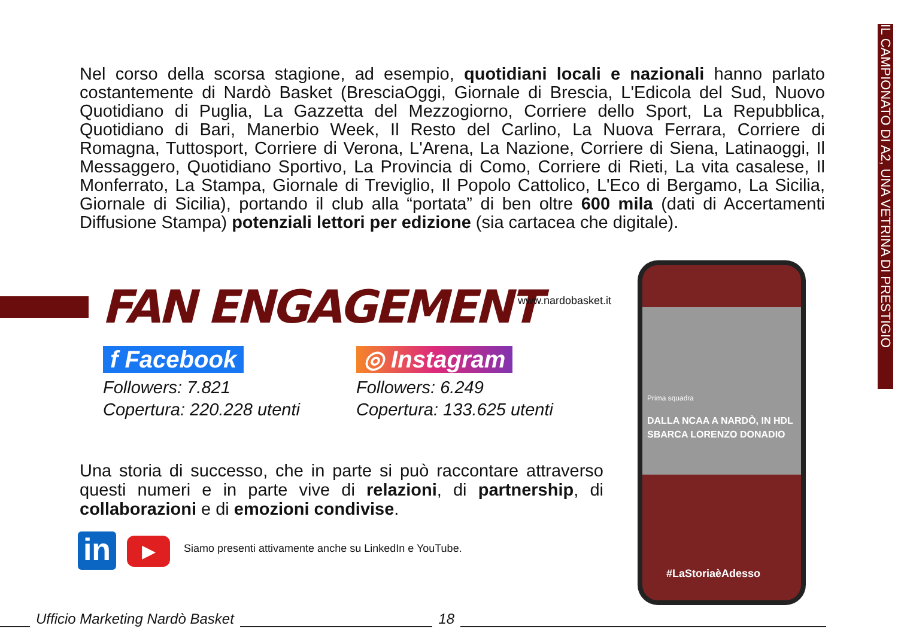IL CAMPIONATO DI A2, UNA VETRINA DI PRESTIGIO
Nel corso della scorsa stagione, ad esempio, quotidiani locali e nazionali hanno parlato costantemente di Nardò Basket (BresciaOggi, Giornale di Brescia, L'Edicola del Sud, Nuovo Quotidiano di Puglia, La Gazzetta del Mezzogiorno, Corriere dello Sport, La Repubblica, Quotidiano di Bari, Manerbio Week, Il Resto del Carlino, La Nuova Ferrara, Corriere di Romagna, Tuttosport, Corriere di Verona, L'Arena, La Nazione, Corriere di Siena, Latinaoggi, Il Messaggero, Quotidiano Sportivo, La Provincia di Como, Corriere di Rieti, La vita casalese, Il Monferrato, La Stampa, Giornale di Treviglio, Il Popolo Cattolico, L'Eco di Bergamo, La Sicilia, Giornale di Sicilia), portando il club alla “portata” di ben oltre 600 mila (dati di Accertamenti Diffusione Stampa) potenziali lettori per edizione (sia cartacea che digitale).
FAN ENGAGEMENT www.nardobasket.it
f Facebook
Followers: 7.821
Copertura: 220.228 utenti
◎ Instagram
Followers: 6.249
Copertura: 133.625 utenti
Una storia di successo, che in parte si può raccontare attraverso questi numeri e in parte vive di relazioni, di partnership, di collaborazioni e di emozioni condivise.
in ▶
Siamo presenti attivamente anche su LinkedIn e YouTube.
Prima squadra
DALLA NCAA A NARDÒ, IN HDL SBARCA LORENZO DONADIO
#LaStoriaèAdesso
Ufficio Marketing Nardò Basket 18